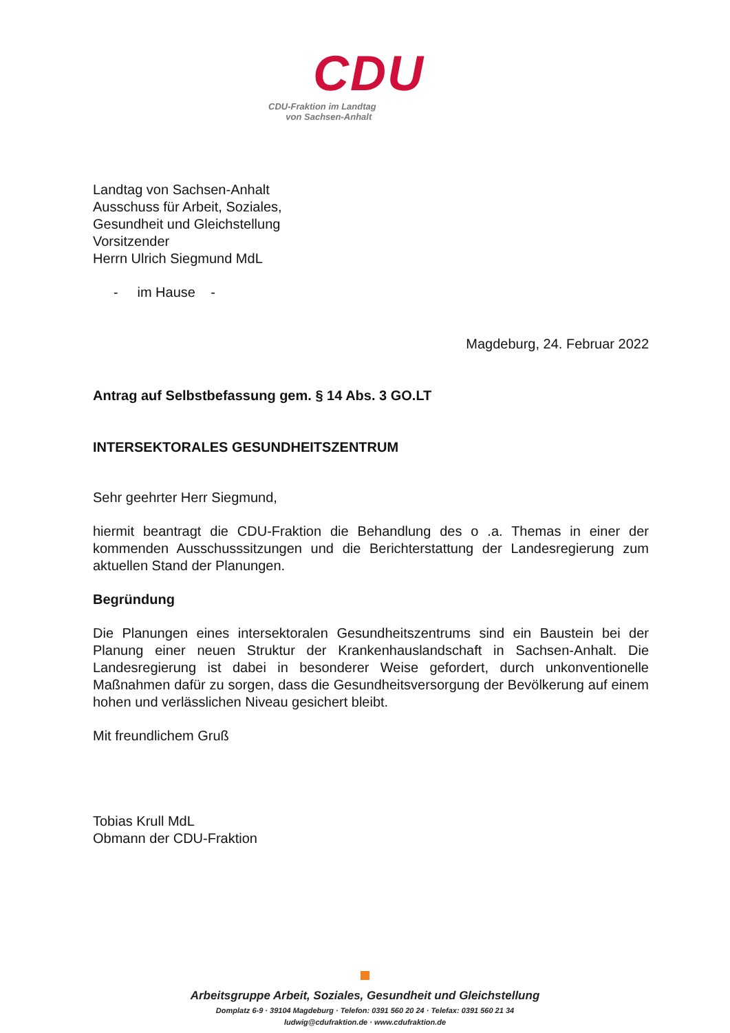CDU
CDU-Fraktion im Landtag
von Sachsen-Anhalt
Landtag von Sachsen-Anhalt
Ausschuss für Arbeit, Soziales,
Gesundheit und Gleichstellung
Vorsitzender
Herrn Ulrich Siegmund MdL
- im Hause -
Magdeburg, 24. Februar 2022
Antrag auf Selbstbefassung gem. § 14 Abs. 3 GO.LT
INTERSEKTORALES GESUNDHEITSZENTRUM
Sehr geehrter Herr Siegmund,
hiermit beantragt die CDU-Fraktion die Behandlung des o .a. Themas in einer der kommenden Ausschusssitzungen und die Berichterstattung der Landesregierung zum aktuellen Stand der Planungen.
Begründung
Die Planungen eines intersektoralen Gesundheitszentrums sind ein Baustein bei der Planung einer neuen Struktur der Krankenhauslandschaft in Sachsen-Anhalt. Die Landesregierung ist dabei in besonderer Weise gefordert, durch unkonventionelle Maßnahmen dafür zu sorgen, dass die Gesundheitsversorgung der Bevölkerung auf einem hohen und verlässlichen Niveau gesichert bleibt.
Mit freundlichem Gruß
Tobias Krull MdL
Obmann der CDU-Fraktion
Arbeitsgruppe Arbeit, Soziales, Gesundheit und Gleichstellung
Domplatz 6-9 · 39104 Magdeburg · Telefon: 0391 560 20 24 · Telefax: 0391 560 21 34
ludwig@cdufraktion.de · www.cdufraktion.de